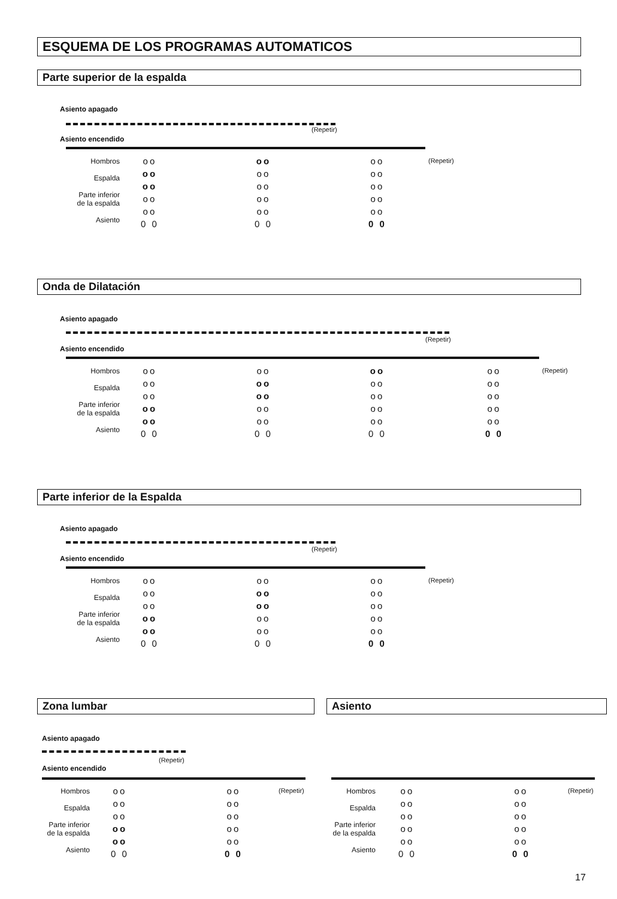ESQUEMA DE LOS PROGRAMAS AUTOMATICOS
Parte superior de la espalda
Asiento apagado
Asiento encendido
(Repetir)
(Repetir)
Hombros
Espalda
Parte inferior
de la espalda
Asiento
oo
oo
oo
oo
oo
0 0
oo
oo
oo
oo
oo
0 0
oo
oo
oo
oo
oo
0 0
Onda de Dilatación
Asiento apagado
Asiento encendido
(Repetir)
(Repetir)
Hombros
Espalda
Parte inferior
de la espalda
Asiento
oo
oo
oo
oo
oo
0 0
oo
oo
oo
oo
oo
0 0
oo
oo
oo
oo
oo
0 0
oo
oo
oo
oo
oo
0 0
Parte inferior de la Espalda
Asiento apagado
Asiento encendido
(Repetir)
(Repetir)
Hombros
Espalda
Parte inferior
de la espalda
Asiento
oo
oo
oo
oo
oo
0 0
oo
oo
oo
oo
oo
0 0
oo
oo
oo
oo
oo
0 0
Zona lumbar Asiento
Asiento apagado
Asiento encendido
(Repetir)
(Repetir)
Hombros
Espalda
Parte inferior
de la espalda
Asiento
oo
oo
oo
oo
oo
0 0
oo
oo
oo
oo
oo
0 0
(Repetir)
Hombros
Espalda
Parte inferior
de la espalda
Asiento
oo
oo
oo
oo
oo
0 0
oo
oo
oo
oo
oo
0 0
17